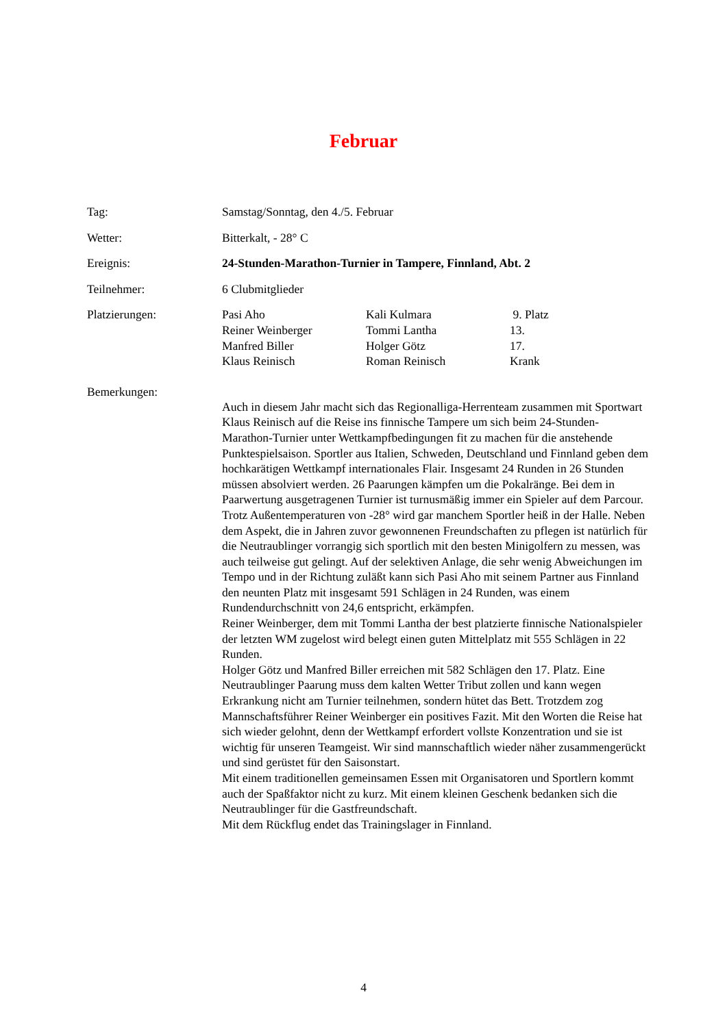Februar
Tag: Samstag/Sonntag, den 4./5. Februar
Wetter: Bitterkalt, - 28° C
Ereignis: 24-Stunden-Marathon-Turnier in Tampere, Finnland, Abt. 2
Teilnehmer: 6 Clubmitglieder
Platzierungen: Pasi Aho
Kali Kulmara
9. Platz
Reiner Weinberger
Tommi Lantha
13.
Manfred Biller
Holger Götz
17.
Klaus Reinisch
Roman Reinisch
Krank
Bemerkungen:
Auch in diesem Jahr macht sich das Regionalliga-Herrenteam zusammen mit Sportwart Klaus Reinisch auf die Reise ins finnische Tampere um sich beim 24-Stunden-Marathon-Turnier unter Wettkampfbedingungen fit zu machen für die anstehende Punktespielsaison. Sportler aus Italien, Schweden, Deutschland und Finnland geben dem hochkarätigen Wettkampf internationales Flair. Insgesamt 24 Runden in 26 Stunden müssen absolviert werden. 26 Paarungen kämpfen um die Pokalränge. Bei dem in Paarwertung ausgetragenen Turnier ist turnusmäßig immer ein Spieler auf dem Parcour. Trotz Außentemperaturen von -28° wird gar manchem Sportler heiß in der Halle. Neben dem Aspekt, die in Jahren zuvor gewonnenen Freundschaften zu pflegen ist natürlich für die Neutraublinger vorrangig sich sportlich mit den besten Minigolfern zu messen, was auch teilweise gut gelingt. Auf der selektiven Anlage, die sehr wenig Abweichungen im Tempo und in der Richtung zuläßt kann sich Pasi Aho mit seinem Partner aus Finnland den neunten Platz mit insgesamt 591 Schlägen in 24 Runden, was einem Rundendurchschnitt von 24,6 entspricht, erkämpfen.
Reiner Weinberger, dem mit Tommi Lantha der best platzierte finnische Nationalspieler der letzten WM zugelost wird belegt einen guten Mittelplatz mit 555 Schlägen in 22 Runden.
Holger Götz und Manfred Biller erreichen mit 582 Schlägen den 17. Platz. Eine Neutraublinger Paarung muss dem kalten Wetter Tribut zollen und kann wegen Erkrankung nicht am Turnier teilnehmen, sondern hütet das Bett. Trotzdem zog Mannschaftsführer Reiner Weinberger ein positives Fazit. Mit den Worten die Reise hat sich wieder gelohnt, denn der Wettkampf erfordert vollste Konzentration und sie ist wichtig für unseren Teamgeist. Wir sind mannschaftlich wieder näher zusammengerückt und sind gerüstet für den Saisonstart.
Mit einem traditionellen gemeinsamen Essen mit Organisatoren und Sportlern kommt auch der Spaßfaktor nicht zu kurz. Mit einem kleinen Geschenk bedanken sich die Neutraublinger für die Gastfreundschaft.
Mit dem Rückflug endet das Trainingslager in Finnland.
4